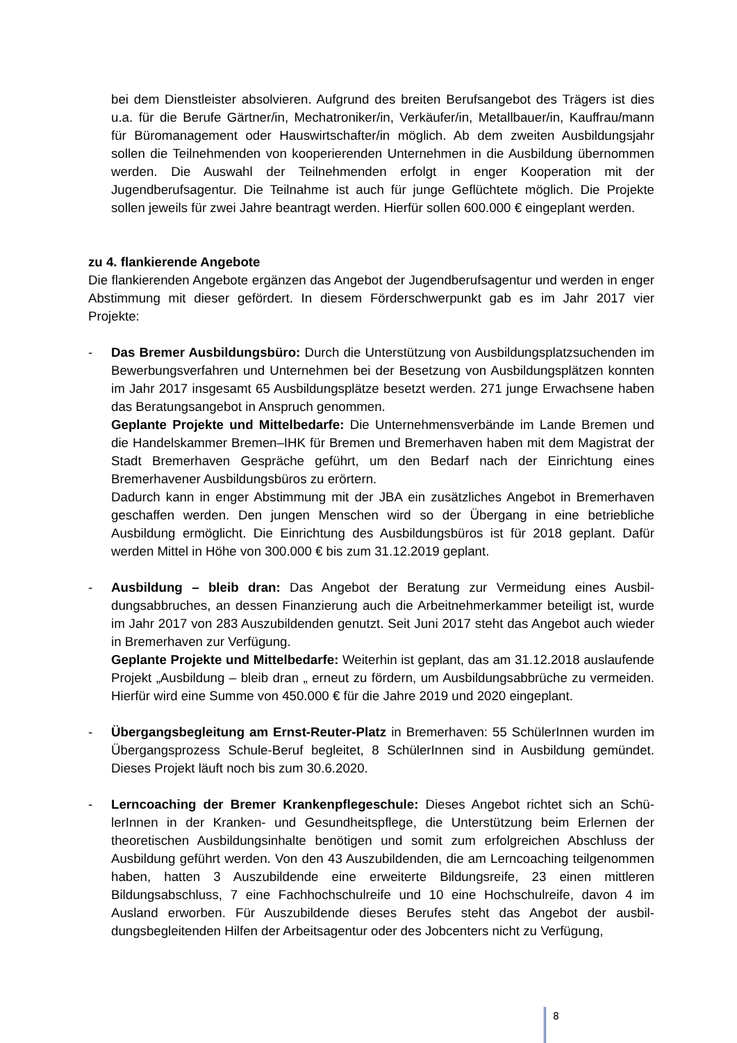bei dem Dienstleister absolvieren. Aufgrund des breiten Berufsangebot des Trägers ist dies u.a. für die Berufe Gärtner/in, Mechatroniker/in, Verkäufer/in, Metallbauer/in, Kauf­frau/mann für Büromanagement oder Hauswirtschafter/in möglich. Ab dem zweiten Aus­bildungsjahr sollen die Teilnehmenden von kooperierenden Unternehmen in die Ausbil­dung übernommen werden. Die Auswahl der Teilnehmenden erfolgt in enger Kooperation mit der Jugendberufsagentur. Die Teilnahme ist auch für junge Geflüchtete möglich. Die Projekte sollen jeweils für zwei Jahre beantragt werden. Hierfür sollen 600.000 € einge­plant werden.
zu 4. flankierende Angebote
Die flankierenden Angebote ergänzen das Angebot der Jugendberufsagentur und werden in enger Abstimmung mit dieser gefördert. In diesem Förderschwerpunkt gab es im Jahr 2017 vier Projekte:
- Das Bremer Ausbildungsbüro: Durch die Unterstützung von Ausbildungsplatzsuchen­den im Bewerbungsverfahren und Unternehmen bei der Besetzung von Ausbildungsplät­zen konnten im Jahr 2017 insgesamt 65 Ausbildungsplätze besetzt werden. 271 junge Erwachsene haben das Beratungsangebot in Anspruch genommen.
Geplante Projekte und Mittelbedarfe: Die Unternehmensverbände im Lande Bremen und die Handelskammer Bremen–IHK für Bremen und Bremerhaven haben mit dem Ma­gistrat der Stadt Bremerhaven Gespräche geführt, um den Bedarf nach der Einrichtung eines Bremerhavener Ausbildungsbüros zu erörtern.
Dadurch kann in enger Abstimmung mit der JBA ein zusätzliches Angebot in Bremer­haven geschaffen werden. Den jungen Menschen wird so der Übergang in eine betriebli­che Ausbildung ermöglicht. Die Einrichtung des Ausbildungsbüros ist für 2018 geplant. Dafür werden Mittel in Höhe von 300.000 € bis zum 31.12.2019 geplant.
- Ausbildung – bleib dran: Das Angebot der Beratung zur Vermeidung eines Ausbil­dungsabbruches, an dessen Finanzierung auch die Arbeitnehmerkammer beteiligt ist, wurde im Jahr 2017 von 283 Auszubildenden genutzt. Seit Juni 2017 steht das Angebot auch wieder in Bremerhaven zur Verfügung.
Geplante Projekte und Mittelbedarfe: Weiterhin ist geplant, das am 31.12.2018 auslau­fende Projekt „Ausbildung – bleib dran „ erneut zu fördern, um Ausbildungsabbrüche zu vermeiden. Hierfür wird eine Summe von 450.000 € für die Jahre 2019 und 2020 einge­plant.
- Übergangsbegleitung am Ernst-Reuter-Platz in Bremerhaven: 55 SchülerInnen wur­den im Übergangsprozess Schule-Beruf begleitet, 8 SchülerInnen sind in Ausbildung gemündet. Dieses Projekt läuft noch bis zum 30.6.2020.
- Lerncoaching der Bremer Krankenpflegeschule: Dieses Angebot richtet sich an Schü­lerInnen in der Kranken- und Gesundheitspflege, die Unterstützung beim Erlernen der theoretischen Ausbildungsinhalte benötigen und somit zum erfolgreichen Abschluss der Ausbildung geführt werden. Von den 43 Auszubildenden, die am Lerncoaching teilge­nommen haben, hatten 3 Auszubildende eine erweiterte Bildungsreife, 23 einen mittleren Bildungsabschluss, 7 eine Fachhochschulreife und 10 eine Hochschulreife, davon 4 im Ausland erworben. Für Auszubildende dieses Berufes steht das Angebot der ausbil­dungsbegleitenden Hilfen der Arbeitsagentur oder des Jobcenters nicht zu Verfügung,
8